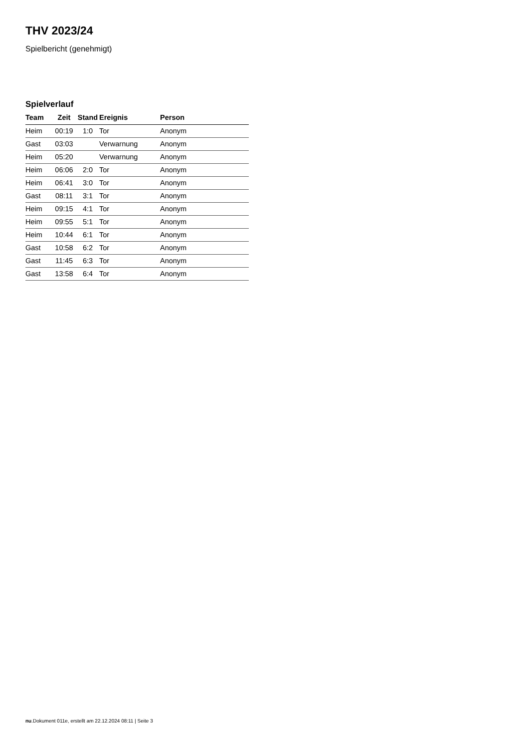THV 2023/24
Spielbericht (genehmigt)
Spielverlauf
| Team | Zeit | Stand | Ereignis | Person |
| --- | --- | --- | --- | --- |
| Heim | 00:19 | 1:0 | Tor | Anonym |
| Gast | 03:03 | | Verwarnung | Anonym |
| Heim | 05:20 | | Verwarnung | Anonym |
| Heim | 06:06 | 2:0 | Tor | Anonym |
| Heim | 06:41 | 3:0 | Tor | Anonym |
| Gast | 08:11 | 3:1 | Tor | Anonym |
| Heim | 09:15 | 4:1 | Tor | Anonym |
| Heim | 09:55 | 5:1 | Tor | Anonym |
| Heim | 10:44 | 6:1 | Tor | Anonym |
| Gast | 10:58 | 6:2 | Tor | Anonym |
| Gast | 11:45 | 6:3 | Tor | Anonym |
| Gast | 13:58 | 6:4 | Tor | Anonym |
nu.Dokument 011e, erstellt am 22.12.2024 08:11 | Seite 3